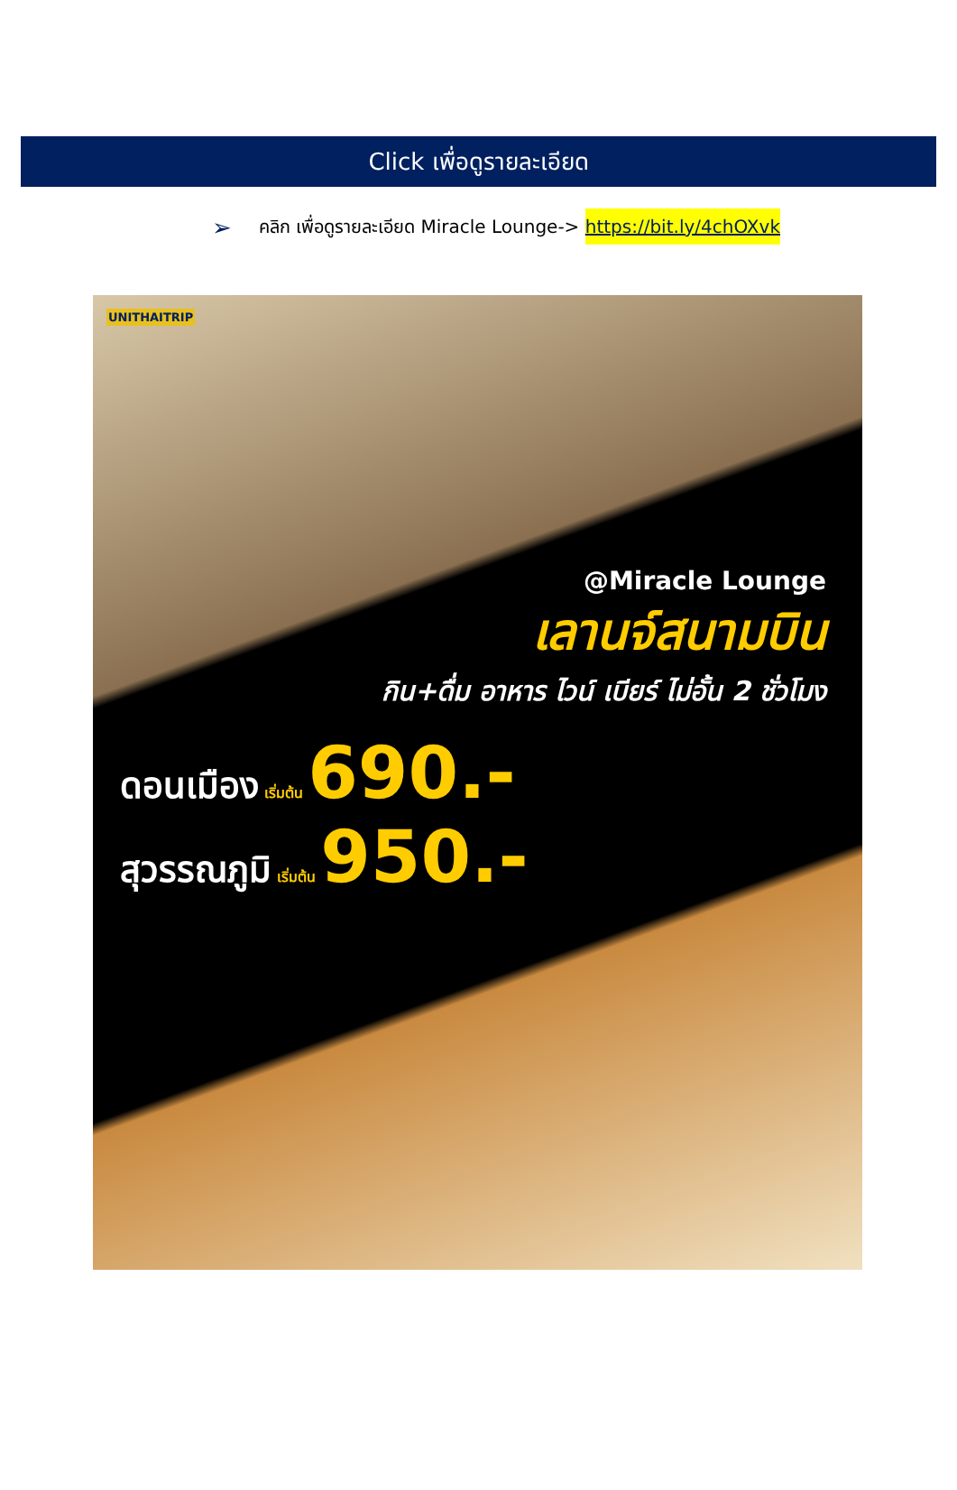Click เพื่อดูรายละเอียด
➢ คลิก เพื่อดูรายละเอียด Miracle Lounge-> https://bit.ly/4chOXvk
UNITHAITRIP
@Miracle Lounge
เลานจ์สนามบิน
กิน+ดื่ม อาหาร ไวน์ เบียร์ ไม่อั้น 2 ชั่วโมง
ดอนเมือง เริ่มต้น 690.-
สุวรรณภูมิ เริ่มต้น 950.-